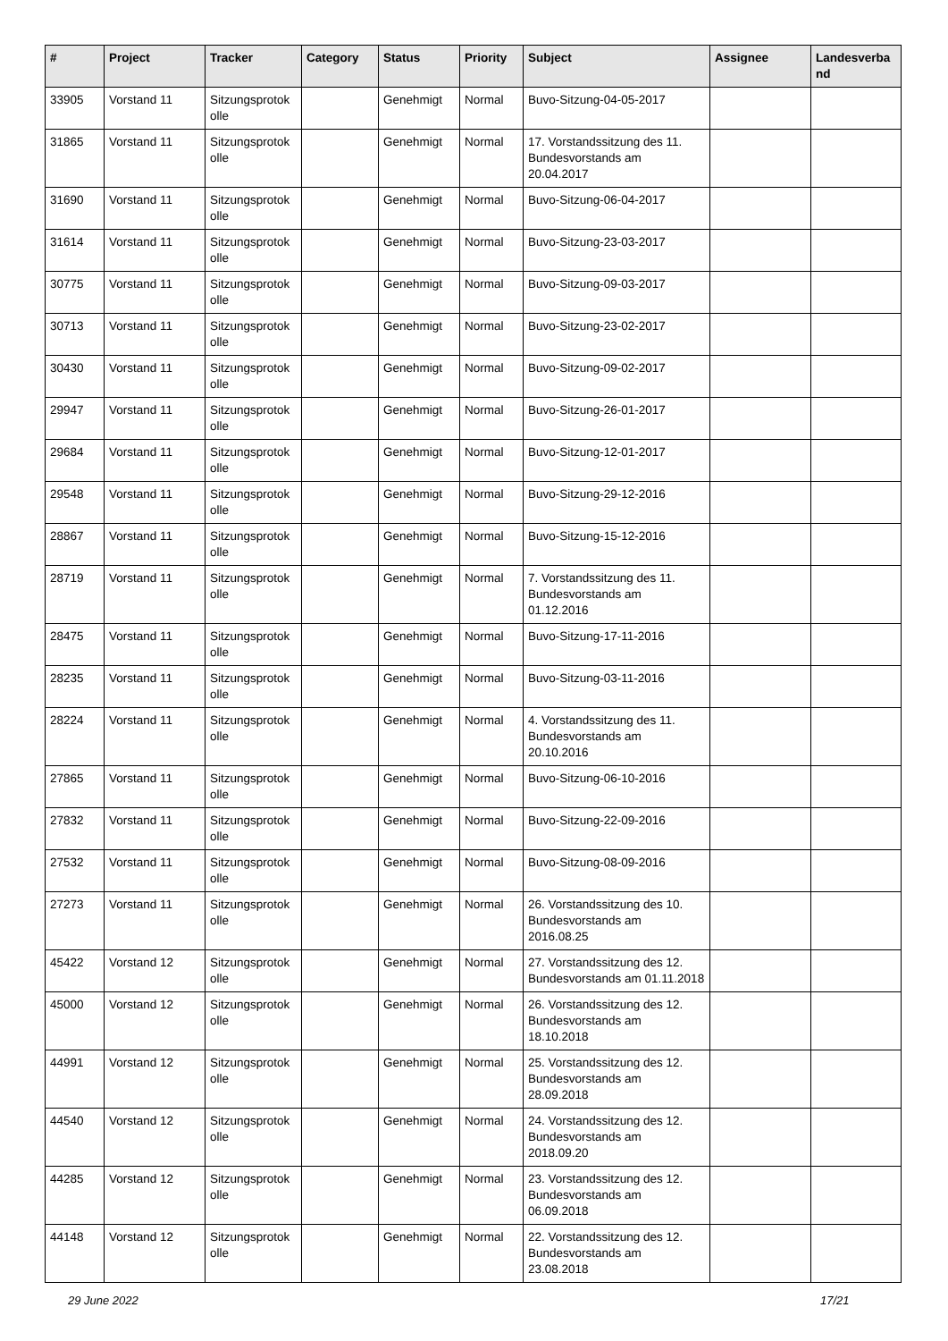| # | Project | Tracker | Category | Status | Priority | Subject | Assignee | Landesverba nd |
| --- | --- | --- | --- | --- | --- | --- | --- | --- |
| 33905 | Vorstand 11 | Sitzungsprotok olle | | Genehmigt | Normal | Buvo-Sitzung-04-05-2017 | | |
| 31865 | Vorstand 11 | Sitzungsprotok olle | | Genehmigt | Normal | 17. Vorstandssitzung des 11. Bundesvorstands am 20.04.2017 | | |
| 31690 | Vorstand 11 | Sitzungsprotok olle | | Genehmigt | Normal | Buvo-Sitzung-06-04-2017 | | |
| 31614 | Vorstand 11 | Sitzungsprotok olle | | Genehmigt | Normal | Buvo-Sitzung-23-03-2017 | | |
| 30775 | Vorstand 11 | Sitzungsprotok olle | | Genehmigt | Normal | Buvo-Sitzung-09-03-2017 | | |
| 30713 | Vorstand 11 | Sitzungsprotok olle | | Genehmigt | Normal | Buvo-Sitzung-23-02-2017 | | |
| 30430 | Vorstand 11 | Sitzungsprotok olle | | Genehmigt | Normal | Buvo-Sitzung-09-02-2017 | | |
| 29947 | Vorstand 11 | Sitzungsprotok olle | | Genehmigt | Normal | Buvo-Sitzung-26-01-2017 | | |
| 29684 | Vorstand 11 | Sitzungsprotok olle | | Genehmigt | Normal | Buvo-Sitzung-12-01-2017 | | |
| 29548 | Vorstand 11 | Sitzungsprotok olle | | Genehmigt | Normal | Buvo-Sitzung-29-12-2016 | | |
| 28867 | Vorstand 11 | Sitzungsprotok olle | | Genehmigt | Normal | Buvo-Sitzung-15-12-2016 | | |
| 28719 | Vorstand 11 | Sitzungsprotok olle | | Genehmigt | Normal | 7. Vorstandssitzung des 11. Bundesvorstands am 01.12.2016 | | |
| 28475 | Vorstand 11 | Sitzungsprotok olle | | Genehmigt | Normal | Buvo-Sitzung-17-11-2016 | | |
| 28235 | Vorstand 11 | Sitzungsprotok olle | | Genehmigt | Normal | Buvo-Sitzung-03-11-2016 | | |
| 28224 | Vorstand 11 | Sitzungsprotok olle | | Genehmigt | Normal | 4. Vorstandssitzung des 11. Bundesvorstands am 20.10.2016 | | |
| 27865 | Vorstand 11 | Sitzungsprotok olle | | Genehmigt | Normal | Buvo-Sitzung-06-10-2016 | | |
| 27832 | Vorstand 11 | Sitzungsprotok olle | | Genehmigt | Normal | Buvo-Sitzung-22-09-2016 | | |
| 27532 | Vorstand 11 | Sitzungsprotok olle | | Genehmigt | Normal | Buvo-Sitzung-08-09-2016 | | |
| 27273 | Vorstand 11 | Sitzungsprotok olle | | Genehmigt | Normal | 26. Vorstandssitzung des 10. Bundesvorstands am 2016.08.25 | | |
| 45422 | Vorstand 12 | Sitzungsprotok olle | | Genehmigt | Normal | 27. Vorstandssitzung des 12. Bundesvorstands am 01.11.2018 | | |
| 45000 | Vorstand 12 | Sitzungsprotok olle | | Genehmigt | Normal | 26. Vorstandssitzung des 12. Bundesvorstands am 18.10.2018 | | |
| 44991 | Vorstand 12 | Sitzungsprotok olle | | Genehmigt | Normal | 25. Vorstandssitzung des 12. Bundesvorstands am 28.09.2018 | | |
| 44540 | Vorstand 12 | Sitzungsprotok olle | | Genehmigt | Normal | 24. Vorstandssitzung des 12. Bundesvorstands am 2018.09.20 | | |
| 44285 | Vorstand 12 | Sitzungsprotok olle | | Genehmigt | Normal | 23. Vorstandssitzung des 12. Bundesvorstands am 06.09.2018 | | |
| 44148 | Vorstand 12 | Sitzungsprotok olle | | Genehmigt | Normal | 22. Vorstandssitzung des 12. Bundesvorstands am 23.08.2018 | | |
29 June 2022 17/21